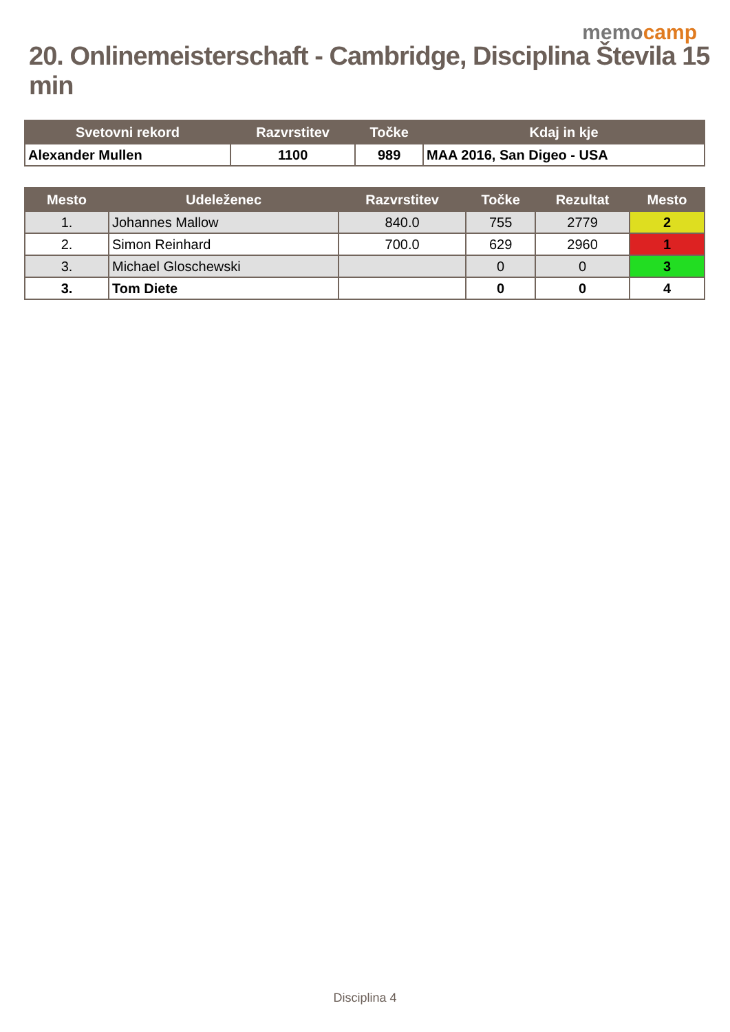memocamp
20. Onlinemeisterschaft - Cambridge, Disciplina Števila 15 min
| Svetovni rekord | Razvrstitev | Točke | Kdaj in kje |
| --- | --- | --- | --- |
| Alexander Mullen | 1100 | 989 | MAA 2016, San Digeo - USA |
| Mesto | Udeleženec | Razvrstitev | Točke | Rezultat | Mesto |
| --- | --- | --- | --- | --- | --- |
| 1. | Johannes Mallow | 840.0 | 755 | 2779 | 2 |
| 2. | Simon Reinhard | 700.0 | 629 | 2960 | 1 |
| 3. | Michael Gloschewski | | 0 | 0 | 3 |
| 3. | Tom Diete | | 0 | 0 | 4 |
Disciplina 4